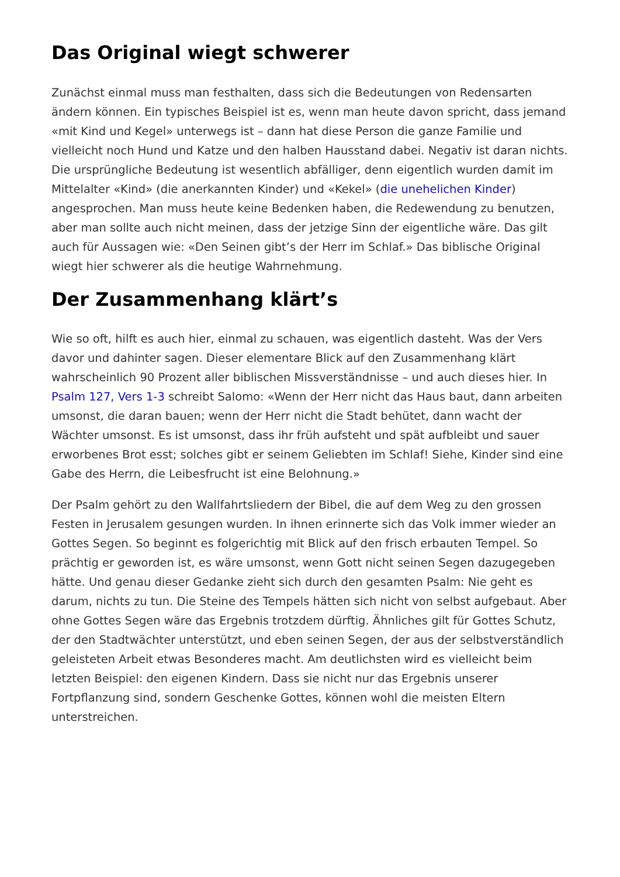Das Original wiegt schwerer
Zunächst einmal muss man festhalten, dass sich die Bedeutungen von Redensarten ändern können. Ein typisches Beispiel ist es, wenn man heute davon spricht, dass jemand «mit Kind und Kegel» unterwegs ist – dann hat diese Person die ganze Familie und vielleicht noch Hund und Katze und den halben Hausstand dabei. Negativ ist daran nichts. Die ursprüngliche Bedeutung ist wesentlich abfälliger, denn eigentlich wurden damit im Mittelalter «Kind» (die anerkannten Kinder) und «Kekel» (die unehelichen Kinder) angesprochen. Man muss heute keine Bedenken haben, die Redewendung zu benutzen, aber man sollte auch nicht meinen, dass der jetzige Sinn der eigentliche wäre. Das gilt auch für Aussagen wie: «Den Seinen gibt’s der Herr im Schlaf.» Das biblische Original wiegt hier schwerer als die heutige Wahrnehmung.
Der Zusammenhang klärt’s
Wie so oft, hilft es auch hier, einmal zu schauen, was eigentlich dasteht. Was der Vers davor und dahinter sagen. Dieser elementare Blick auf den Zusammenhang klärt wahrscheinlich 90 Prozent aller biblischen Missverständnisse – und auch dieses hier. In Psalm 127, Vers 1-3 schreibt Salomo: «Wenn der Herr nicht das Haus baut, dann arbeiten umsonst, die daran bauen; wenn der Herr nicht die Stadt behütet, dann wacht der Wächter umsonst. Es ist umsonst, dass ihr früh aufsteht und spät aufbleibt und sauer erworbenes Brot esst; solches gibt er seinem Geliebten im Schlaf! Siehe, Kinder sind eine Gabe des Herrn, die Leibesfrucht ist eine Belohnung.»
Der Psalm gehört zu den Wallfahrtsliedern der Bibel, die auf dem Weg zu den grossen Festen in Jerusalem gesungen wurden. In ihnen erinnerte sich das Volk immer wieder an Gottes Segen. So beginnt es folgerichtig mit Blick auf den frisch erbauten Tempel. So prächtig er geworden ist, es wäre umsonst, wenn Gott nicht seinen Segen dazugegeben hätte. Und genau dieser Gedanke zieht sich durch den gesamten Psalm: Nie geht es darum, nichts zu tun. Die Steine des Tempels hätten sich nicht von selbst aufgebaut. Aber ohne Gottes Segen wäre das Ergebnis trotzdem dürftig. Ähnliches gilt für Gottes Schutz, der den Stadtwächter unterstützt, und eben seinen Segen, der aus der selbstverständlich geleisteten Arbeit etwas Besonderes macht. Am deutlichsten wird es vielleicht beim letzten Beispiel: den eigenen Kindern. Dass sie nicht nur das Ergebnis unserer Fortpflanzung sind, sondern Geschenke Gottes, können wohl die meisten Eltern unterstreichen.